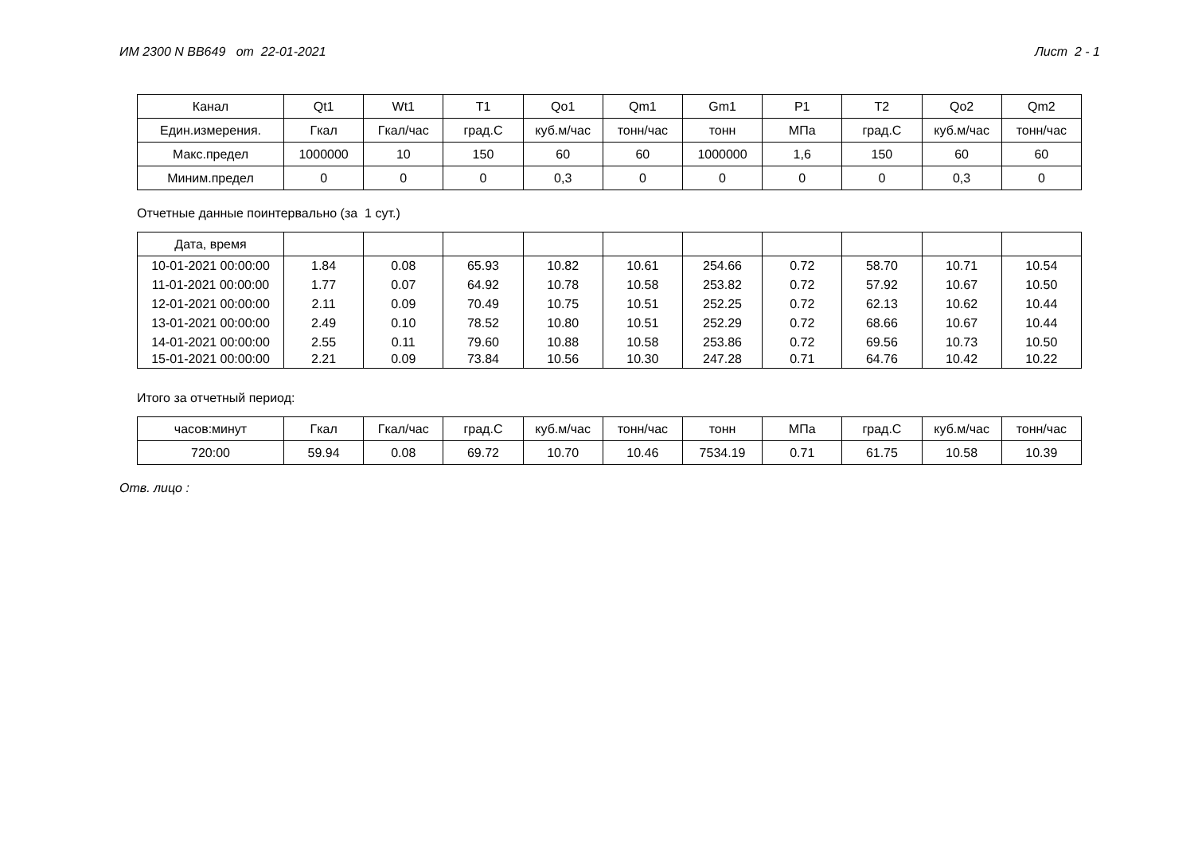ИМ 2300 N BB649 от 22-01-2021 Лист 2 - 1
| Канал | Qt1 | Wt1 | T1 | Qo1 | Qm1 | Gm1 | P1 | T2 | Qo2 | Qm2 |
| Един.измерения. | Гкал | Гкал/час | град.С | куб.м/час | тонн/час | тонн | МПа | град.С | куб.м/час | тонн/час |
| Макс.предел | 1000000 | 10 | 150 | 60 | 60 | 1000000 | 1,6 | 150 | 60 | 60 |
| Миним.предел | 0 | 0 | 0 | 0,3 | 0 | 0 | 0 | 0 | 0,3 | 0 |
Отчетные данные поинтервально (за 1 сут.)
| Дата, время | | | | | | | | | | |
| --- | --- | --- | --- | --- | --- | --- | --- | --- | --- | --- |
| 10-01-2021 00:00:00 | 1.84 | 0.08 | 65.93 | 10.82 | 10.61 | 254.66 | 0.72 | 58.70 | 10.71 | 10.54 |
| 11-01-2021 00:00:00 | 1.77 | 0.07 | 64.92 | 10.78 | 10.58 | 253.82 | 0.72 | 57.92 | 10.67 | 10.50 |
| 12-01-2021 00:00:00 | 2.11 | 0.09 | 70.49 | 10.75 | 10.51 | 252.25 | 0.72 | 62.13 | 10.62 | 10.44 |
| 13-01-2021 00:00:00 | 2.49 | 0.10 | 78.52 | 10.80 | 10.51 | 252.29 | 0.72 | 68.66 | 10.67 | 10.44 |
| 14-01-2021 00:00:00 | 2.55 | 0.11 | 79.60 | 10.88 | 10.58 | 253.86 | 0.72 | 69.56 | 10.73 | 10.50 |
| 15-01-2021 00:00:00 | 2.21 | 0.09 | 73.84 | 10.56 | 10.30 | 247.28 | 0.71 | 64.76 | 10.42 | 10.22 |
Итого за отчетный период:
| часов:минут | Гкал | Гкал/час | град.С | куб.м/час | тонн/час | тонн | МПа | град.С | куб.м/час | тонн/час |
| 720:00 | 59.94 | 0.08 | 69.72 | 10.70 | 10.46 | 7534.19 | 0.71 | 61.75 | 10.58 | 10.39 |
Отв. лицо :